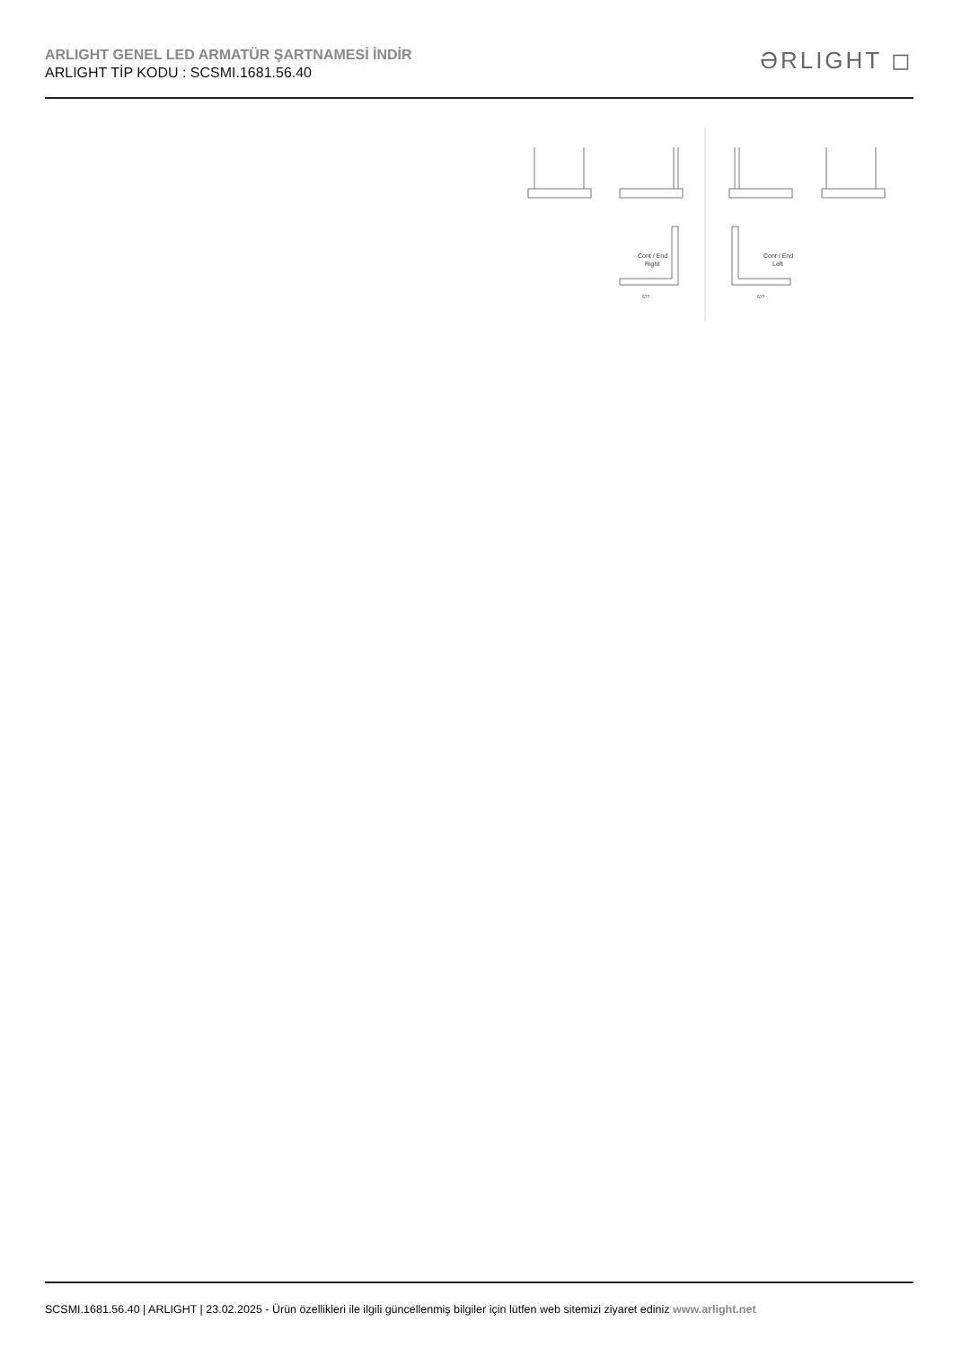ARLIGHT GENEL LED ARMATÜR ŞARTNAMESİ İNDİR
ARLIGHT TİP KODU : SCSMI.1681.56.40
ƏRLIGHT ◻
Cont / End
Right
Cont / End
Left
577
577
SCSMI.1681.56.40 | ARLIGHT | 23.02.2025 - Ürün özellikleri ile ilgili güncellenmiş bilgiler için lütfen web sitemizi ziyaret ediniz www.arlight.net